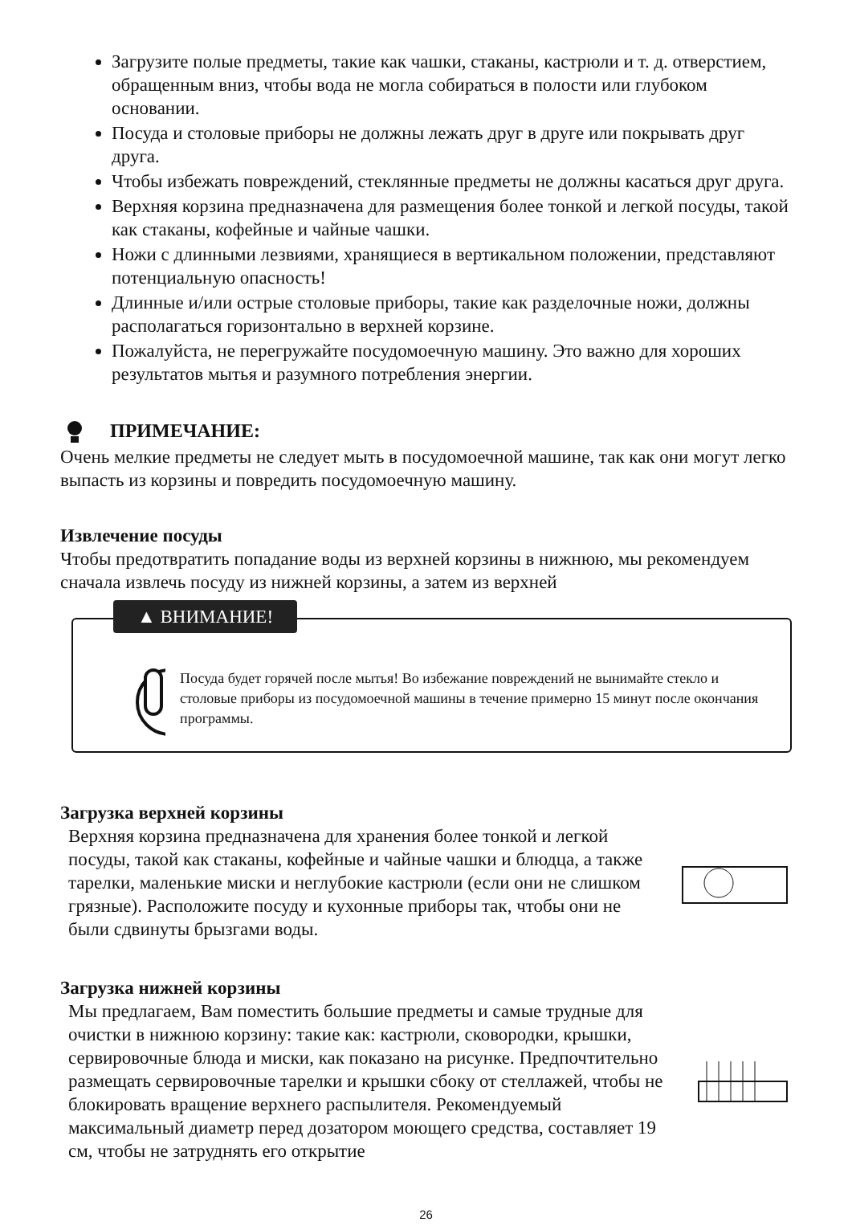Загрузите полые предметы, такие как чашки, стаканы, кастрюли и т. д. отверстием, обращенным вниз, чтобы вода не могла собираться в полости или глубоком основании.
Посуда и столовые приборы не должны лежать друг в друге или покрывать друг друга.
Чтобы избежать повреждений, стеклянные предметы не должны касаться друг друга.
Верхняя корзина предназначена для размещения более тонкой и легкой посуды, такой как стаканы, кофейные и чайные чашки.
Ножи с длинными лезвиями, хранящиеся в вертикальном положении, представляют потенциальную опасность!
Длинные и/или острые столовые приборы, такие как разделочные ножи, должны располагаться горизонтально в верхней корзине.
Пожалуйста, не перегружайте посудомоечную машину. Это важно для хороших результатов мытья и разумного потребления энергии.
ПРИМЕЧАНИЕ:
Очень мелкие предметы не следует мыть в посудомоечной машине, так как они могут легко выпасть из корзины и повредить посудомоечную машину.
Извлечение посуды
Чтобы предотвратить попадание воды из верхней корзины в нижнюю, мы рекомендуем сначала извлечь посуду из нижней корзины, а затем из верхней
▲ ВНИМАНИЕ!
Посуда будет горячей после мытья! Во избежание повреждений не вынимайте стекло и столовые приборы из посудомоечной машины в течение примерно 15 минут после окончания программы.
Загрузка верхней корзины
Верхняя корзина предназначена для хранения более тонкой и легкой посуды, такой как стаканы, кофейные и чайные чашки и блюдца, а также тарелки, маленькие миски и неглубокие кастрюли (если они не слишком грязные). Расположите посуду и кухонные приборы так, чтобы они не были сдвинуты брызгами воды.
Загрузка нижней корзины
Мы предлагаем, Вам поместить большие предметы и самые трудные для очистки в нижнюю корзину: такие как: кастрюли, сковородки, крышки, сервировочные блюда и миски, как показано на рисунке. Предпочтительно размещать сервировочные тарелки и крышки сбоку от стеллажей, чтобы не блокировать вращение верхнего распылителя. Рекомендуемый максимальный диаметр перед дозатором моющего средства, составляет 19 см, чтобы не затруднять его открытие
26